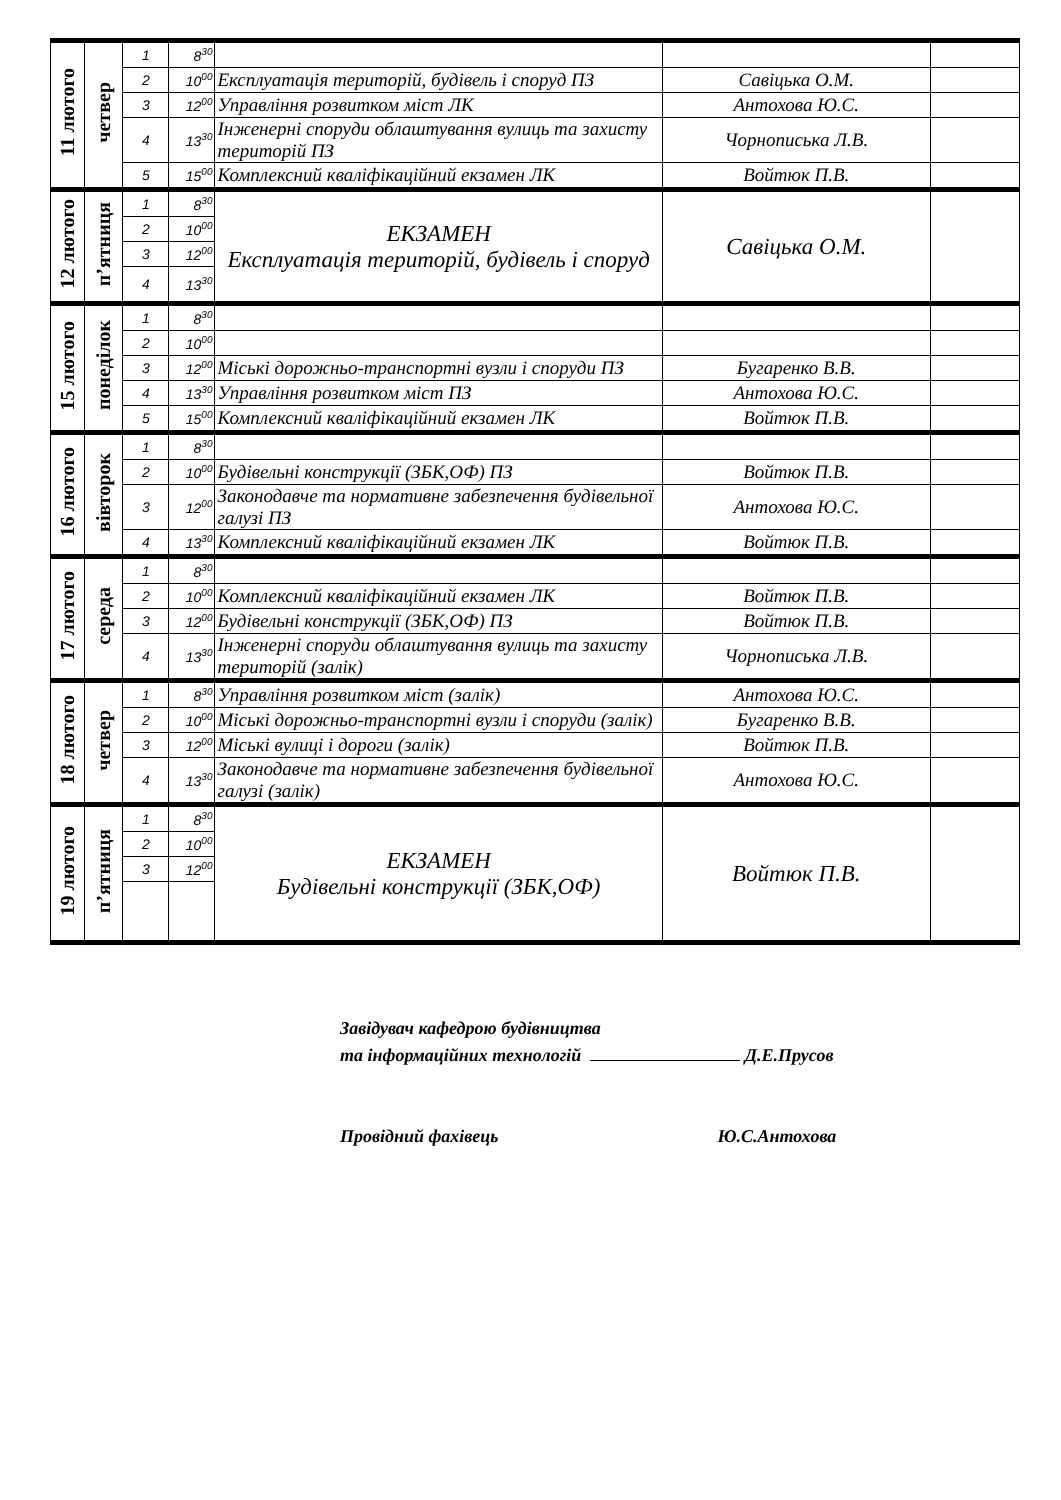| 11 лютого | четвер | 1 | 8<sup>30</sup> | | | |
| | | 2 | 10<sup>00</sup> | Експлуатація територій, будівель і споруд ПЗ | Савіцька О.М. | |
| | | 3 | 12<sup>00</sup> | Управління розвитком міст ЛК | Антохова Ю.С. | |
| | | 4 | 13<sup>30</sup> | Інженерні споруди облаштування вулиць та захисту територій ПЗ | Чорнописька Л.В. | |
| | | 5 | 15<sup>00</sup> | Комплексний кваліфікаційний екзамен ЛК | Войтюк П.В. | |
| 12 лютого | п’ятниця | 1 | 8<sup>30</sup> | ЕКЗАМЕН Експлуатація територій, будівель і споруд | Савіцька О.М. | |
| | | 2 | 10<sup>00</sup> | | | |
| | | 3 | 12<sup>00</sup> | | | |
| | | 4 | 13<sup>30</sup> | | | |
| 15 лютого | понеділок | 1 | 8<sup>30</sup> | | | |
| | | 2 | 10<sup>00</sup> | | | |
| | | 3 | 12<sup>00</sup> | Міські дорожньо-транспортні вузли і споруди ПЗ | Бугаренко В.В. | |
| | | 4 | 13<sup>30</sup> | Управління розвитком міст ПЗ | Антохова Ю.С. | |
| | | 5 | 15<sup>00</sup> | Комплексний кваліфікаційний екзамен ЛК | Войтюк П.В. | |
| 16 лютого | вівторок | 1 | 8<sup>30</sup> | | | |
| | | 2 | 10<sup>00</sup> | Будівельні конструкції (ЗБК,ОФ) ПЗ | Войтюк П.В. | |
| | | 3 | 12<sup>00</sup> | Законодавче та нормативне забезпечення будівельної галузі ПЗ | Антохова Ю.С. | |
| | | 4 | 13<sup>30</sup> | Комплексний кваліфікаційний екзамен ЛК | Войтюк П.В. | |
| 17 лютого | середа | 1 | 8<sup>30</sup> | | | |
| | | 2 | 10<sup>00</sup> | Комплексний кваліфікаційний екзамен ЛК | Войтюк П.В. | |
| | | 3 | 12<sup>00</sup> | Будівельні конструкції (ЗБК,ОФ) ПЗ | Войтюк П.В. | |
| | | 4 | 13<sup>30</sup> | Інженерні споруди облаштування вулиць та захисту територій (залік) | Чорнописька Л.В. | |
| 18 лютого | четвер | 1 | 8<sup>30</sup> | Управління розвитком міст (залік) | Антохова Ю.С. | |
| | | 2 | 10<sup>00</sup> | Міські дорожньо-транспортні вузли і споруди (залік) | Бугаренко В.В. | |
| | | 3 | 12<sup>00</sup> | Міські вулиці і дороги (залік) | Войтюк П.В. | |
| | | 4 | 13<sup>30</sup> | Законодавче та нормативне забезпечення будівельної галузі (залік) | Антохова Ю.С. | |
| 19 лютого | п’ятниця | 1 | 8<sup>30</sup> | ЕКЗАМЕН Будівельні конструкції (ЗБК,ОФ) | Войтюк П.В. | |
| | | 2 | 10<sup>00</sup> | | | |
| | | 3 | 12<sup>00</sup> | | | |
Завідувач кафедрою будівництва
та інформаційних технологій Д.Е.Прусов
Провідний фахівець Ю.С.Антохова